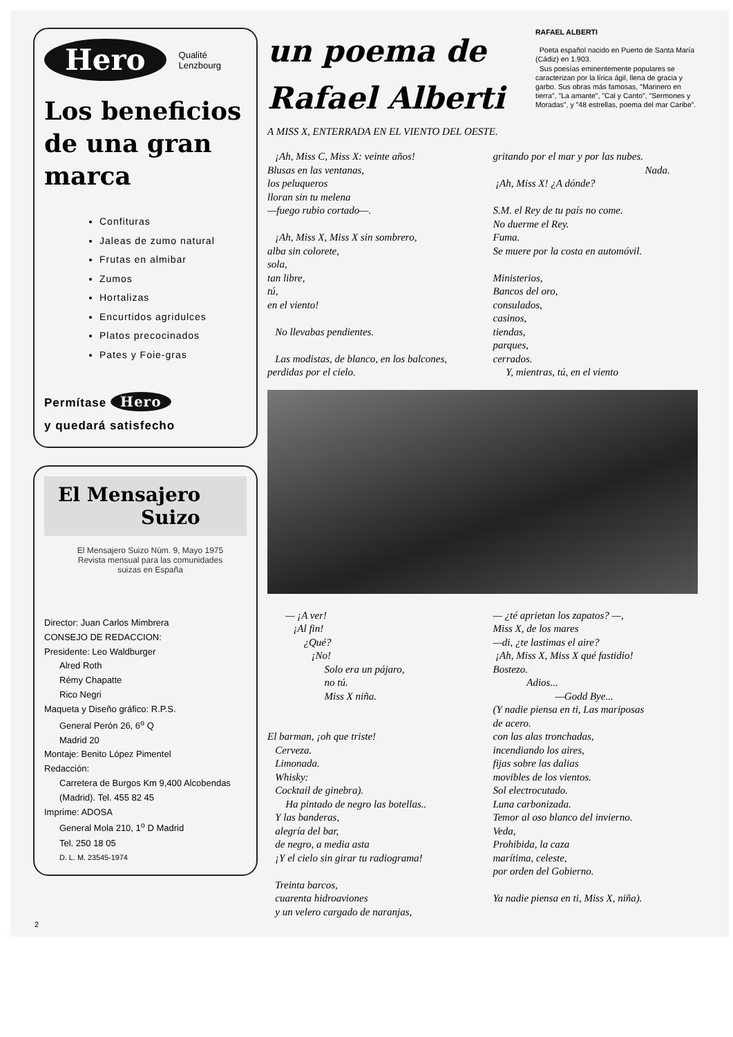Hero Qualité
Lenzbourg
Los beneficios de una gran marca
Confituras
Jaleas de zumo natural
Frutas en almibar
Zumos
Hortalizas
Encurtidos agridulces
Platos precocinados
Pates y Foie-gras
Permítase Hero
y quedará satisfecho
El Mensajero
Suizo
El Mensajero Suizo Núm. 9, Mayo 1975
Revista mensual para las comunidades
suizas en España
Director: Juan Carlos Mimbrera
CONSEJO DE REDACCION:
Presidente: Leo Waldburger
Alred Roth
Rémy Chapatte
Rico Negri
Maqueta y Diseño gráfico: R.P.S.
General Perón 26, 6<sup>o</sup> Q
Madrid 20
Montaje: Benito López Pimentel
Redacción:
Carretera de Burgos Km 9,400 Alcobendas (Madrid). Tel. 455 82 45
Imprime: ADOSA
General Mola 210, 1<sup>o</sup> D Madrid
Tel. 250 18 05
D. L. M. 23545-1974
un poema de
Rafael Alberti
RAFAEL ALBERTI
Poeta español nacido en Puerto de Santa María (Cádiz) en 1.903.
Sus poesías eminentemente populares se caracterizan por la lírica ágil, llena de gracia y garbo. Sus obras más famosas, "Marinero en tierra", "La amante", "Cal y Canto", "Sermones y Moradas", y "48 estrellas, poema del mar Caribe".
A MISS X, ENTERRADA EN EL VIENTO DEL OESTE.
¡Ah, Miss C, Miss X: veinte años!
Blusas en las ventanas,
los peluqueros
lloran sin tu melena
—fuego rubio cortado—.
¡Ah, Miss X, Miss X sin sombrero,
alba sin colorete,
sola,
tan libre,
tú,
en el viento!
No llevabas pendientes.
Las modistas, de blanco, en los balcones,
perdidas por el cielo.
gritando por el mar y por las nubes.
Nada.
¡Ah, Miss X! ¿A dónde?
S.M. el Rey de tu país no come.
No duerme el Rey.
Fuma.
Se muere por la costa en automóvil.
Ministerios,
Bancos del oro,
consulados,
casinos,
tiendas,
parques,
cerrados.
Y, mientras, tú, en el viento
— ¡A ver!
¡Al fin!
¿Qué?
¡No!
Solo era un pájaro,
no tú.
Miss X niña.
El barman, ¡oh que triste!
Cerveza.
Limonada.
Whisky:
Cocktail de ginebra).
Ha pintado de negro las botellas..
Y las banderas,
alegría del bar,
de negro, a media asta
¡Y el cielo sin girar tu radiograma!
Treinta barcos,
cuarenta hidroaviones
y un velero cargado de naranjas,
— ¿té aprietan los zapatos? —,
Miss X, de los mares
—di, ¿te lastimas el aire?
¡Ah, Miss X, Miss X qué fastidio!
Bostezo.
Adios...
—Godd Bye...
(Y nadie piensa en ti, Las mariposas
de acero.
con las alas tronchadas,
incendiando los aires,
fijas sobre las dalias
movibles de los vientos.
Sol electrocutado.
Luna carbonizada.
Temor al oso blanco del invierno.
Veda,
Prohibida, la caza
marítima, celeste,
por orden del Gobierno.
Ya nadie piensa en ti, Miss X, niña).
2